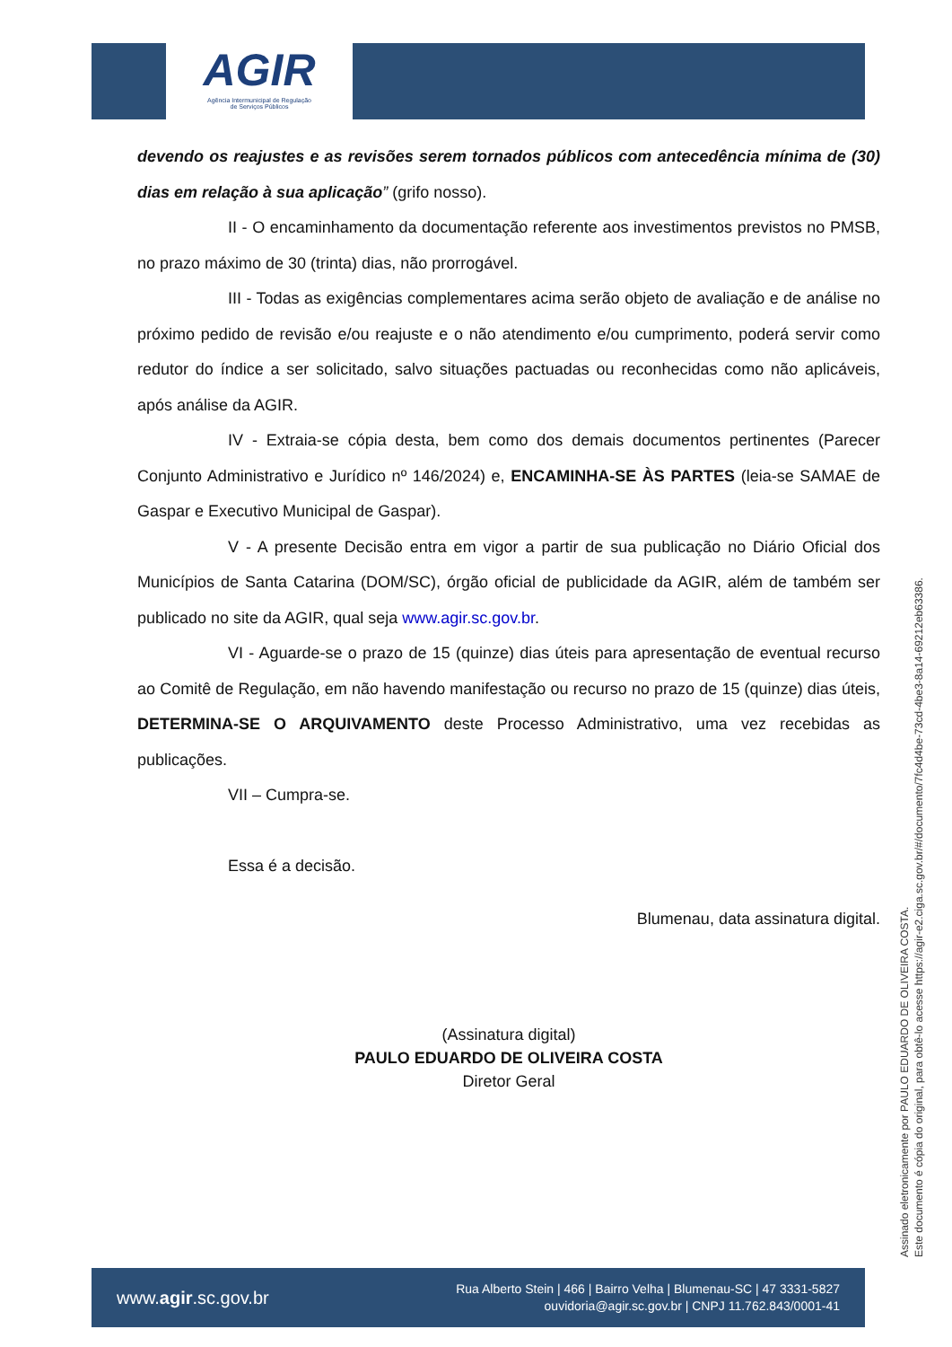AGIR
Agência Intermunicipal de Regulação
de Serviços Públicos
devendo os reajustes e as revisões serem tornados públicos com antecedência mínima de (30) dias em relação à sua aplicação” (grifo nosso).
II - O encaminhamento da documentação referente aos investimentos previstos no PMSB, no prazo máximo de 30 (trinta) dias, não prorrogável.
III - Todas as exigências complementares acima serão objeto de avaliação e de análise no próximo pedido de revisão e/ou reajuste e o não atendimento e/ou cumprimento, poderá servir como redutor do índice a ser solicitado, salvo situações pactuadas ou reconhecidas como não aplicáveis, após análise da AGIR.
IV - Extraia-se cópia desta, bem como dos demais documentos pertinentes (Parecer Conjunto Administrativo e Jurídico nº 146/2024) e, ENCAMINHA-SE ÀS PARTES (leia-se SAMAE de Gaspar e Executivo Municipal de Gaspar).
V - A presente Decisão entra em vigor a partir de sua publicação no Diário Oficial dos Municípios de Santa Catarina (DOM/SC), órgão oficial de publicidade da AGIR, além de também ser publicado no site da AGIR, qual seja www.agir.sc.gov.br.
VI - Aguarde-se o prazo de 15 (quinze) dias úteis para apresentação de eventual recurso ao Comitê de Regulação, em não havendo manifestação ou recurso no prazo de 15 (quinze) dias úteis, DETERMINA-SE O ARQUIVAMENTO deste Processo Administrativo, uma vez recebidas as publicações.
VII – Cumpra-se.
Essa é a decisão.
Blumenau, data assinatura digital.
(Assinatura digital)
PAULO EDUARDO DE OLIVEIRA COSTA
Diretor Geral
Assinado eletronicamente por PAULO EDUARDO DE OLIVEIRA COSTA.
Este documento é cópia do original, para obtê-lo acesse https://agir-e2.ciga.sc.gov.br/#/documento/7fc4d4be-73cd-4be3-8a14-69212eb63386.
www.agir.sc.gov.br
Rua Alberto Stein | 466 | Bairro Velha | Blumenau-SC | 47 3331-5827
ouvidoria@agir.sc.gov.br | CNPJ 11.762.843/0001-41